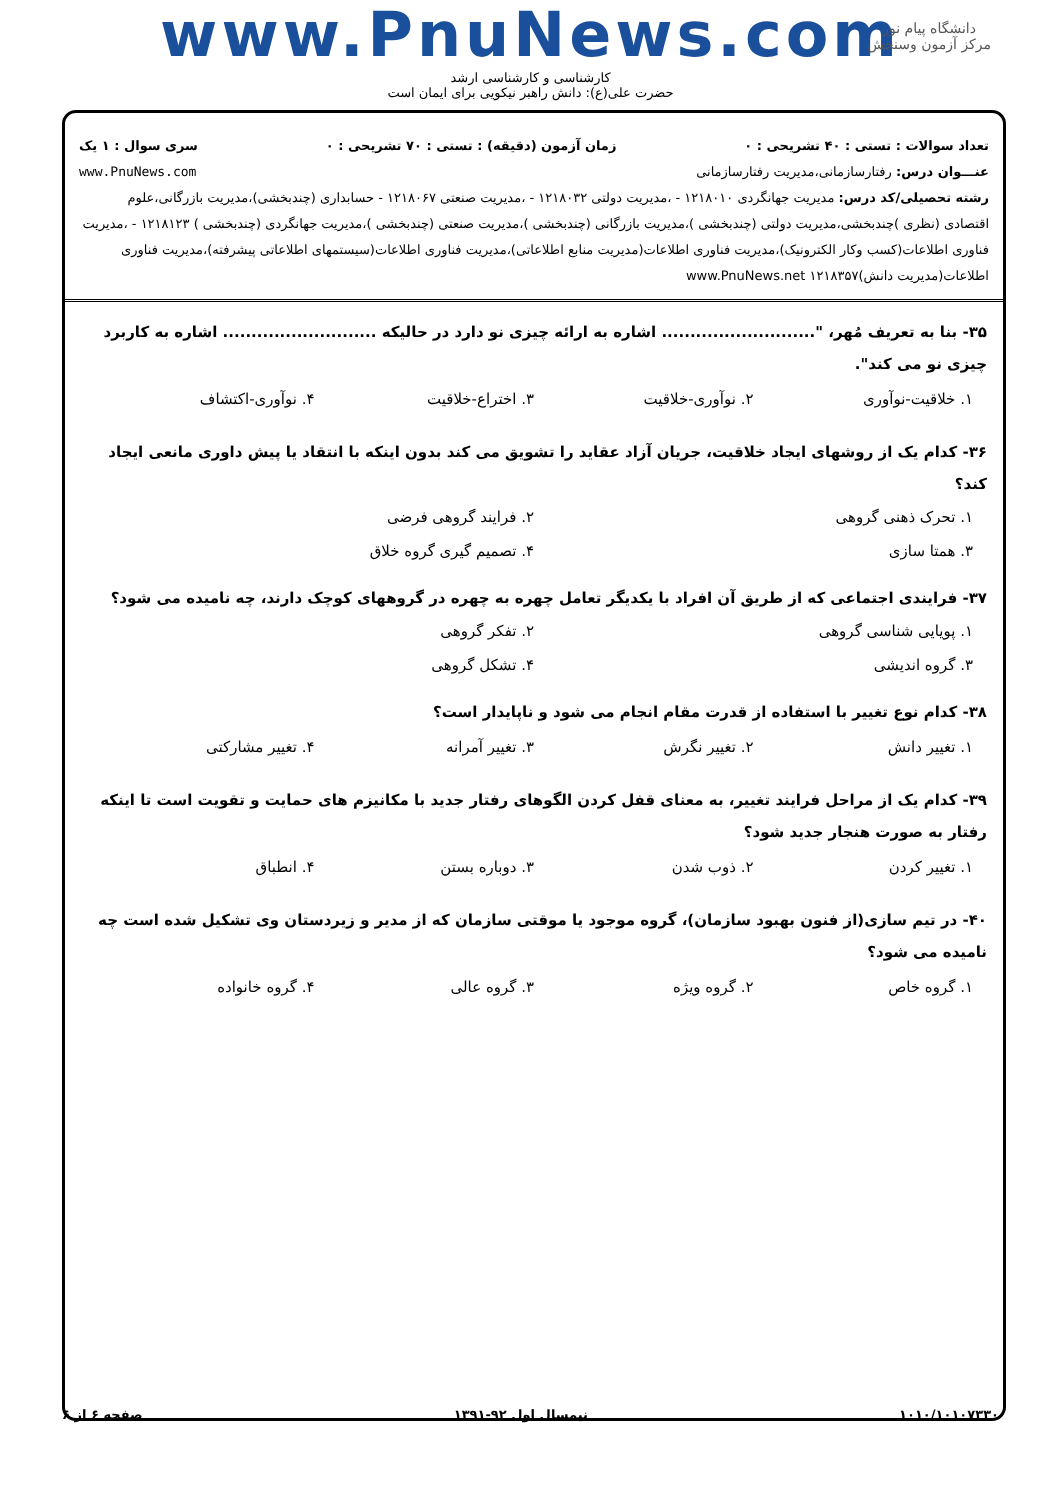دانشگاه پیام نور
مرکز آزمون وسنجش
www.PnuNews.com
کارشناسی و کارشناسی ارشد
حضرت علی(ع): دانش راهبر نیکویی برای ایمان است
تعداد سوالات : تستی : ۴۰ تشریحی : ۰ زمان آزمون (دقیقه) : تستی : ۷۰ تشریحی : ۰ سری سوال : ۱ یک
عنـــوان درس: رفتارسازمانی،مدیریت رفتارسازمانی www.PnuNews.com
رشته تحصیلی/کد درس: مدیریت جهانگردی ۱۲۱۸۰۱۰ - ،مدیریت دولتی ۱۲۱۸۰۳۲ - ،مدیریت صنعتی ۱۲۱۸۰۶۷ - حسابداری (چندبخشی)،مدیریت بازرگانی،علوم اقتصادی (نظری )چندبخشی،مدیریت دولتی (چندبخشی )،مدیریت بازرگانی (چندبخشی )،مدیریت صنعتی (چندبخشی )،مدیریت جهانگردی (چندبخشی ) ۱۲۱۸۱۲۳ - ،مدیریت فناوری اطلاعات(کسب وکار الکترونیک)،مدیریت فناوری اطلاعات(مدیریت منابع اطلاعاتی)،مدیریت فناوری اطلاعات(سیستمهای اطلاعاتی پیشرفته)،مدیریت فناوری اطلاعات(مدیریت دانش)۱۲۱۸۳۵۷ www.PnuNews.net
۳۵- بنا به تعریف مُهر، "........................... اشاره به ارائه چیزی نو دارد در حالیکه ........................... اشاره به کاربرد چیزی نو می کند".
۱. خلاقیت-نوآوری ۲. نوآوری-خلاقیت ۳. اختراع-خلاقیت ۴. نوآوری-اکتشاف
۳۶- کدام یک از روشهای ایجاد خلاقیت، جریان آزاد عقاید را تشویق می کند بدون اینکه با انتقاد یا پیش داوری مانعی ایجاد کند؟
۱. تحرک ذهنی گروهی ۲. فرایند گروهی فرضی ۳. همتا سازی ۴. تصمیم گیری گروه خلاق
۳۷- فرایندی اجتماعی که از طریق آن افراد با یکدیگر تعامل چهره به چهره در گروههای کوچک دارند، چه نامیده می شود؟
۱. پویایی شناسی گروهی ۲. تفکر گروهی ۳. گروه اندیشی ۴. تشکل گروهی
۳۸- کدام نوع تغییر با استفاده از قدرت مقام انجام می شود و ناپایدار است؟
۱. تغییر دانش ۲. تغییر نگرش ۳. تغییر آمرانه ۴. تغییر مشارکتی
۳۹- کدام یک از مراحل فرایند تغییر، به معنای قفل کردن الگوهای رفتار جدید با مکانیزم های حمایت و تقویت است تا اینکه رفتار به صورت هنجار جدید شود؟
۱. تغییر کردن ۲. ذوب شدن ۳. دوباره بستن ۴. انطباق
۴۰- در تیم سازی(از فنون بهبود سازمان)، گروه موجود یا موقتی سازمان که از مدیر و زیردستان وی تشکیل شده است چه نامیده می شود؟
۱. گروه خاص ۲. گروه ویژه ۳. گروه عالی ۴. گروه خانواده
۱۰۱۰/۱۰۱۰۷۳۳۰ نیمسال اول ۹۲-۱۳۹۱ صفحه ۶ از ۶